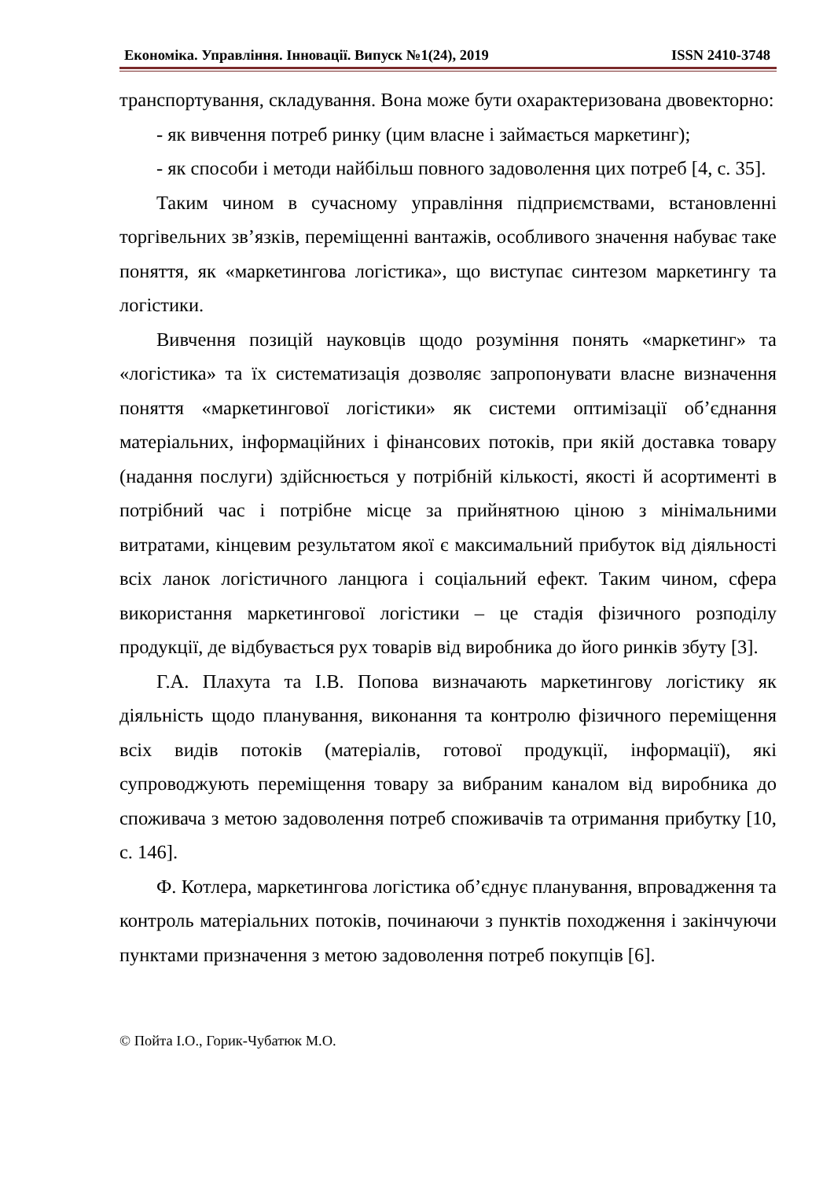Економіка. Управління. Інновації. Випуск №1(24), 2019 ISSN 2410-3748
транспортування, складування. Вона може бути охарактеризована двовекторно:
- як вивчення потреб ринку (цим власне і займається маркетинг);
- як способи і методи найбільш повного задоволення цих потреб [4, с. 35].
Таким чином в сучасному управління підприємствами, встановленні торгівельних зв’язків, переміщенні вантажів, особливого значення набуває таке поняття, як «маркетингова логістика», що виступає синтезом маркетингу та логістики.
Вивчення позицій науковців щодо розуміння понять «маркетинг» та «логістика» та їх систематизація дозволяє запропонувати власне визначення поняття «маркетингової логістики» як системи оптимізації об’єднання матеріальних, інформаційних і фінансових потоків, при якій доставка товару (надання послуги) здійснюється у потрібній кількості, якості й асортименті в потрібний час і потрібне місце за прийнятною ціною з мінімальними витратами, кінцевим результатом якої є максимальний прибуток від діяльності всіх ланок логістичного ланцюга і соціальний ефект. Таким чином, сфера використання маркетингової логістики – це стадія фізичного розподілу продукції, де відбувається рух товарів від виробника до його ринків збуту [3].
Г.А. Плахута та І.В. Попова визначають маркетингову логістику як діяльність щодо планування, виконання та контролю фізичного переміщення всіх видів потоків (матеріалів, готової продукції, інформації), які супроводжують переміщення товару за вибраним каналом від виробника до споживача з метою задоволення потреб споживачів та отримання прибутку [10, с. 146].
Ф. Котлера, маркетингова логістика об’єднує планування, впровадження та контроль матеріальних потоків, починаючи з пунктів походження і закінчуючи пунктами призначення з метою задоволення потреб покупців [6].
© Пойта І.О., Горик-Чубатюк М.О.